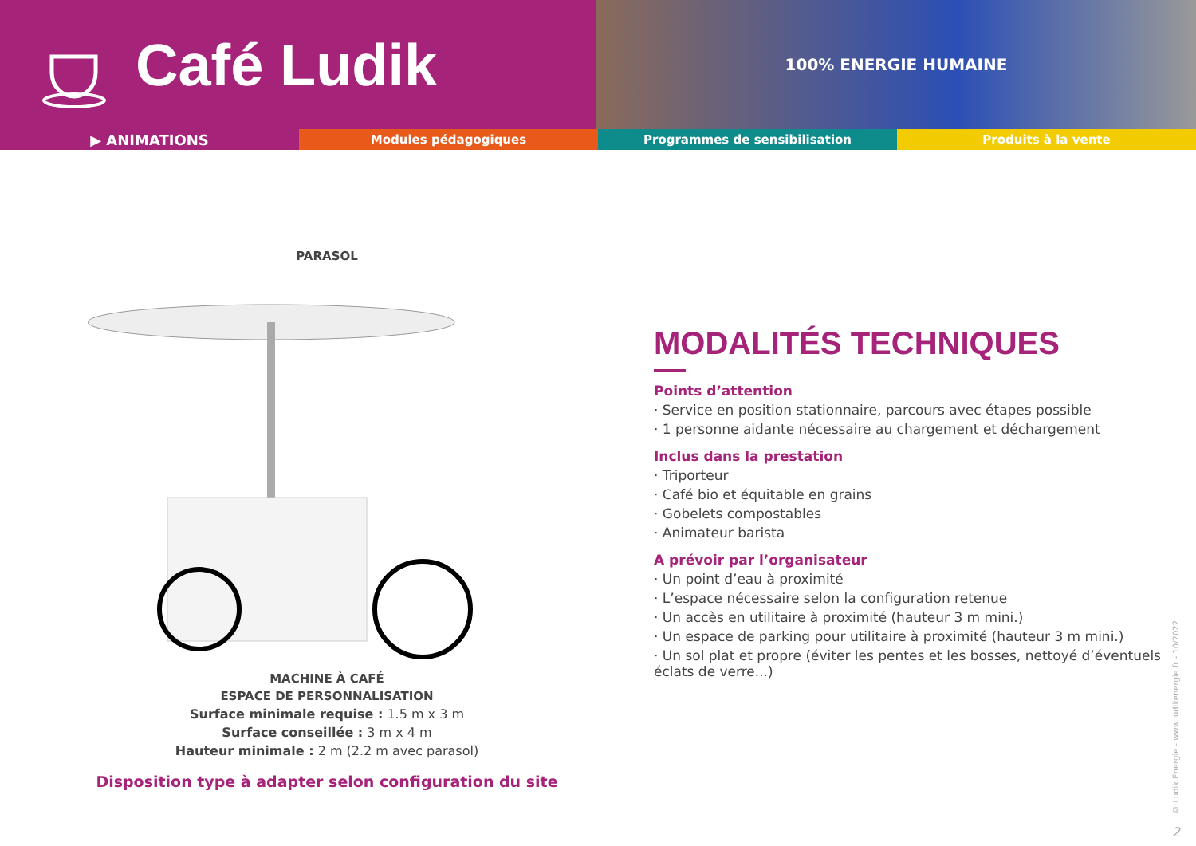Café Ludik
100% ENERGIE HUMAINE
▶ ANIMATIONS
Modules pédagogiques Programmes de sensibilisation Produits à la vente
PARASOL
MACHINE À CAFÉ
ESPACE DE PERSONNALISATION
Surface minimale requise : 1.5 m x 3 m
Surface conseillée : 3 m x 4 m
Hauteur minimale : 2 m (2.2 m avec parasol)
Disposition type à adapter selon configuration du site
MODALITÉS TECHNIQUES
Points d’attention
· Service en position stationnaire, parcours avec étapes possible
· 1 personne aidante nécessaire au chargement et déchargement
Inclus dans la prestation
· Triporteur
· Café bio et équitable en grains
· Gobelets compostables
· Animateur barista
A prévoir par l’organisateur
· Un point d’eau à proximité
· L’espace nécessaire selon la configuration retenue
· Un accès en utilitaire à proximité (hauteur 3 m mini.)
· Un espace de parking pour utilitaire à proximité (hauteur 3 m mini.)
· Un sol plat et propre (éviter les pentes et les bosses, nettoyé d’éventuels éclats de verre...)
© Ludik Energie - www.ludikenergie.fr - 10/2022
2